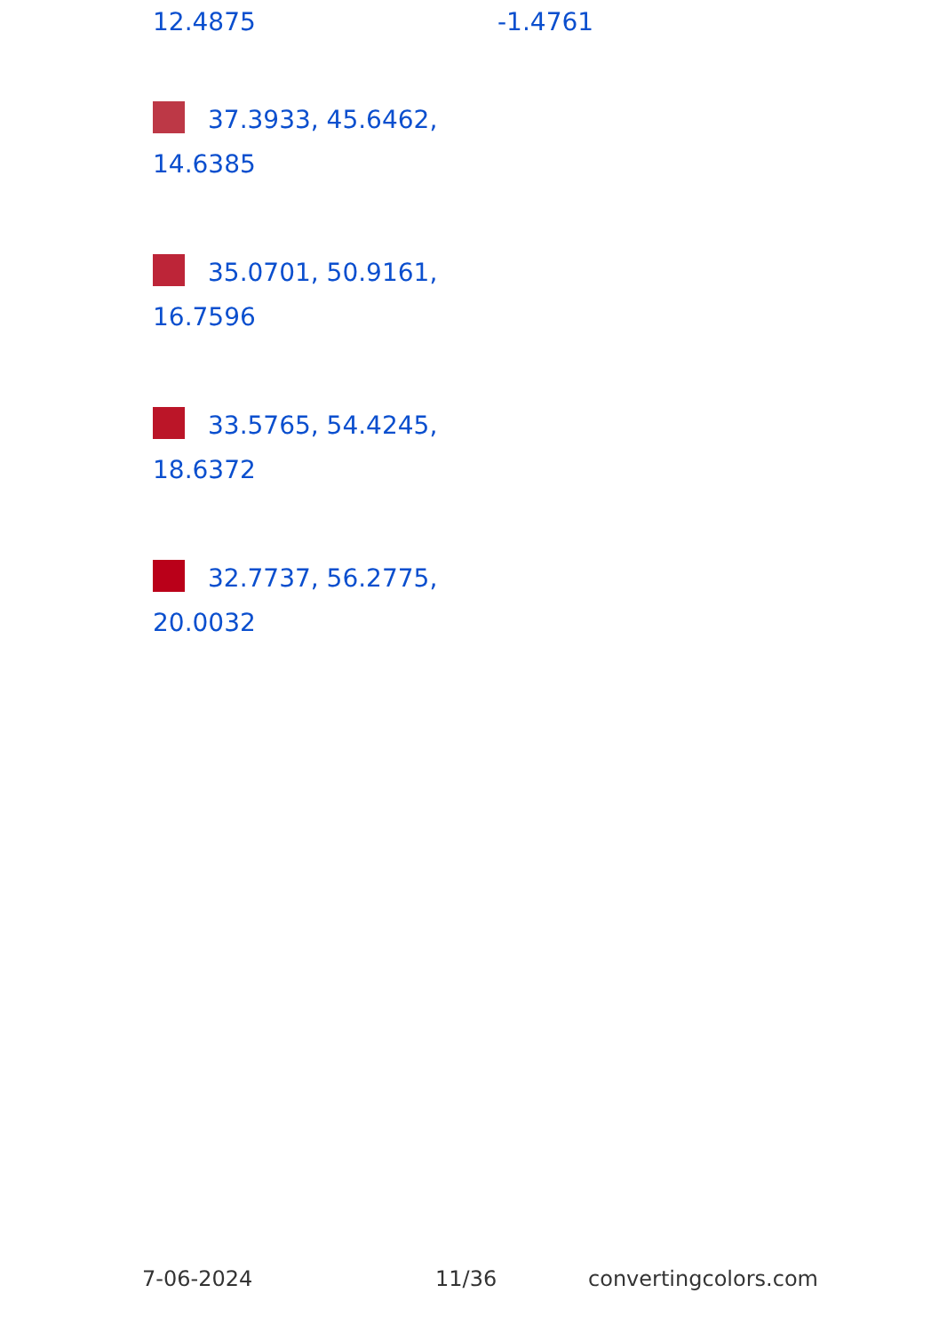12.4875 -1.4761
37.3933, 45.6462, 14.6385
35.0701, 50.9161, 16.7596
33.5765, 54.4245, 18.6372
32.7737, 56.2775, 20.0032
7-06-2024 11/36 convertingcolors.com